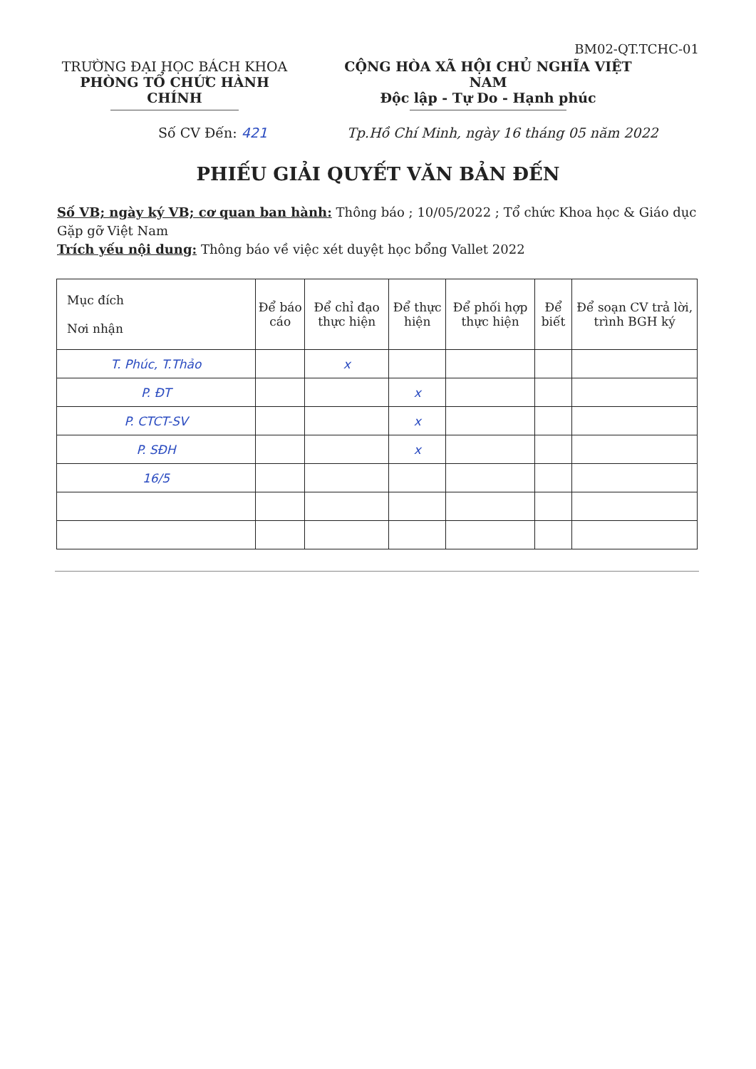BM02-QT.TCHC-01
TRƯỜNG ĐẠI HỌC BÁCH KHOA
PHÒNG TỔ CHỨC HÀNH CHÍNH
CỘNG HÒA XÃ HỘI CHỦ NGHĨA VIỆT NAM
Độc lập - Tự Do - Hạnh phúc
Số CV Đến: 421 Tp.Hồ Chí Minh, ngày 16 tháng 05 năm 2022
PHIẾU GIẢI QUYẾT VĂN BẢN ĐẾN
Số VB; ngày ký VB; cơ quan ban hành: Thông báo ; 10/05/2022 ; Tổ chức Khoa học & Giáo dục Gặp gỡ Việt Nam
Trích yếu nội dung: Thông báo về việc xét duyệt học bổng Vallet 2022
| Mục đích Nơi nhận | Để báo cáo | Để chỉ đạo thực hiện | Để thực hiện | Để phối hợp thực hiện | Để biết | Để soạn CV trả lời, trình BGH ký |
| --- | --- | --- | --- | --- | --- | --- |
| T. Phúc, T.Thảo | | x | | | | |
| P. ĐT | | | x | | | |
| P. CTCT-SV | | | x | | | |
| P. SĐH | | | x | | | |
| 16/5 | | | | | | |